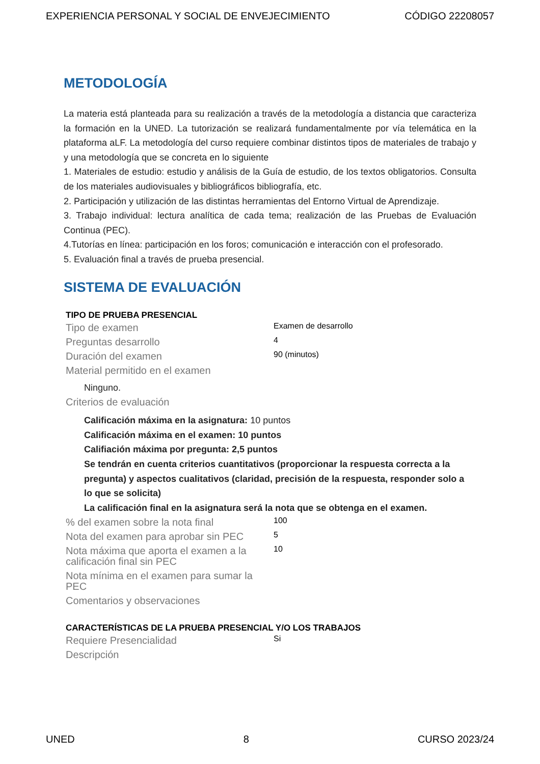EXPERIENCIA PERSONAL Y SOCIAL DE ENVEJECIMIENTO CÓDIGO 22208057
METODOLOGÍA
La materia está planteada para su realización a través de la metodología a distancia que caracteriza la formación en la UNED. La tutorización se realizará fundamentalmente por vía telemática en la plataforma aLF. La metodología del curso requiere combinar distintos tipos de materiales de trabajo y y una metodología que se concreta en lo siguiente
1. Materiales de estudio: estudio y análisis de la Guía de estudio, de los textos obligatorios. Consulta de los materiales audiovisuales y bibliográficos bibliografía, etc.
2. Participación y utilización de las distintas herramientas del Entorno Virtual de Aprendizaje.
3. Trabajo individual: lectura analítica de cada tema; realización de las Pruebas de Evaluación Continua (PEC).
4.Tutorías en línea: participación en los foros; comunicación e interacción con el profesorado.
5. Evaluación final a través de prueba presencial.
SISTEMA DE EVALUACIÓN
| TIPO DE PRUEBA PRESENCIAL | |
| Tipo de examen | Examen de desarrollo |
| Preguntas desarrollo | 4 |
| Duración del examen | 90 (minutos) |
| Material permitido en el examen | |
| Ninguno. | |
| Criterios de evaluación | |
| Calificación máxima en la asignatura: 10 puntos Calificación máxima en el examen: 10 puntos Califiación máxima por pregunta: 2,5 puntos Se tendrán en cuenta criterios cuantitativos (proporcionar la respuesta correcta a la pregunta) y aspectos cualitativos (claridad, precisión de la respuesta, responder solo a lo que se solicita) La calificación final en la asignatura será la nota que se obtenga en el examen. | |
| % del examen sobre la nota final | 100 |
| Nota del examen para aprobar sin PEC | 5 |
| Nota máxima que aporta el examen a la calificación final sin PEC | 10 |
| Nota mínima en el examen para sumar la PEC | |
| Comentarios y observaciones | |
| CARACTERÍSTICAS DE LA PRUEBA PRESENCIAL Y/O LOS TRABAJOS | |
| Requiere Presencialidad | Si |
| Descripción | |
UNED 8 CURSO 2023/24